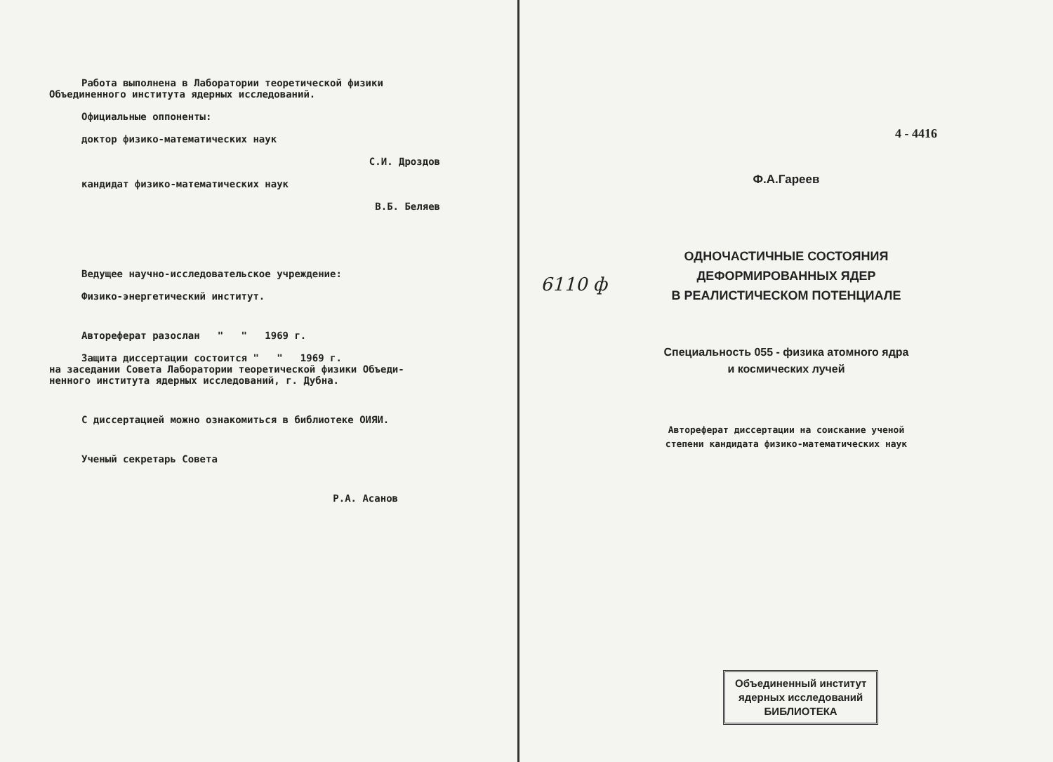Работа выполнена в Лаборатории теоретической физики
Объединенного института ядерных исследований.
Официальные оппоненты:
доктор физико-математических наук
С.И. Дроздов
кандидат физико-математических наук
В.Б. Беляев
Ведущее научно-исследовательское учреждение:
Физико-энергетический институт.
Автореферат разослан " " 1969 г.
Защита диссертации состоится " " 1969 г.
на заседании Совета Лаборатории теоретической физики Объеди-
ненного института ядерных исследований, г. Дубна.
С диссертацией можно ознакомиться в библиотеке ОИЯИ.
Ученый секретарь Совета
Р.А. Асанов
4 - 4416
Ф.А.Гареев
ОДНОЧАСТИЧНЫЕ СОСТОЯНИЯ
ДЕФОРМИРОВАННЫХ ЯДЕР
В РЕАЛИСТИЧЕСКОМ ПОТЕНЦИАЛЕ
Специальность 055 - физика атомного ядра
и космических лучей
Автореферат диссертации на соискание ученой
степени кандидата физико-математических наук
6110 ф
Объединенный институт
ядерных исследований
БИБЛИОТЕКА